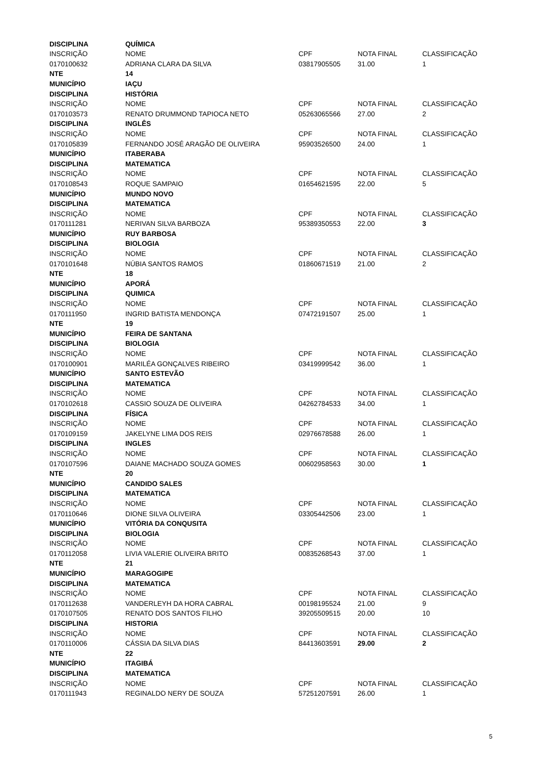| DISCIPLINA | QUÍMICA | | | |
| INSCRIÇÃO | NOME | CPF | NOTA FINAL | CLASSIFICAÇÃO |
| 0170100632 | ADRIANA CLARA DA SILVA | 03817905505 | 31.00 | 1 |
| NTE | 14 | | | |
| MUNICÍPIO | IAÇU | | | |
| DISCIPLINA | HISTÓRIA | | | |
| INSCRIÇÃO | NOME | CPF | NOTA FINAL | CLASSIFICAÇÃO |
| 0170103573 | RENATO DRUMMOND TAPIOCA NETO | 05263065566 | 27.00 | 2 |
| DISCIPLINA | INGLÊS | | | |
| INSCRIÇÃO | NOME | CPF | NOTA FINAL | CLASSIFICAÇÃO |
| 0170105839 | FERNANDO JOSÉ ARAGÃO DE OLIVEIRA | 95903526500 | 24.00 | 1 |
| MUNICÍPIO | ITABERABA | | | |
| DISCIPLINA | MATEMATICA | | | |
| INSCRIÇÃO | NOME | CPF | NOTA FINAL | CLASSIFICAÇÃO |
| 0170108543 | ROQUE SAMPAIO | 01654621595 | 22.00 | 5 |
| MUNICÍPIO | MUNDO NOVO | | | |
| DISCIPLINA | MATEMATICA | | | |
| INSCRIÇÃO | NOME | CPF | NOTA FINAL | CLASSIFICAÇÃO |
| 0170111281 | NERIVAN SILVA BARBOZA | 95389350553 | 22.00 | 3 |
| MUNICÍPIO | RUY BARBOSA | | | |
| DISCIPLINA | BIOLOGIA | | | |
| INSCRIÇÃO | NOME | CPF | NOTA FINAL | CLASSIFICAÇÃO |
| 0170101648 | NÚBIA SANTOS RAMOS | 01860671519 | 21.00 | 2 |
| NTE | 18 | | | |
| MUNICÍPIO | APORÁ | | | |
| DISCIPLINA | QUIMICA | | | |
| INSCRIÇÃO | NOME | CPF | NOTA FINAL | CLASSIFICAÇÃO |
| 0170111950 | INGRID BATISTA MENDONÇA | 07472191507 | 25.00 | 1 |
| NTE | 19 | | | |
| MUNICÍPIO | FEIRA DE SANTANA | | | |
| DISCIPLINA | BIOLOGIA | | | |
| INSCRIÇÃO | NOME | CPF | NOTA FINAL | CLASSIFICAÇÃO |
| 0170100901 | MARILÉA GONÇALVES RIBEIRO | 03419999542 | 36.00 | 1 |
| MUNICÍPIO | SANTO ESTEVÃO | | | |
| DISCIPLINA | MATEMATICA | | | |
| INSCRIÇÃO | NOME | CPF | NOTA FINAL | CLASSIFICAÇÃO |
| 0170102618 | CASSIO SOUZA DE OLIVEIRA | 04262784533 | 34.00 | 1 |
| DISCIPLINA | FÍSICA | | | |
| INSCRIÇÃO | NOME | CPF | NOTA FINAL | CLASSIFICAÇÃO |
| 0170109159 | JAKELYNE LIMA DOS REIS | 02976678588 | 26.00 | 1 |
| DISCIPLINA | INGLES | | | |
| INSCRIÇÃO | NOME | CPF | NOTA FINAL | CLASSIFICAÇÃO |
| 0170107596 | DAIANE MACHADO SOUZA GOMES | 00602958563 | 30.00 | 1 |
| NTE | 20 | | | |
| MUNICÍPIO | CANDIDO SALES | | | |
| DISCIPLINA | MATEMATICA | | | |
| INSCRIÇÃO | NOME | CPF | NOTA FINAL | CLASSIFICAÇÃO |
| 0170110646 | DIONE SILVA OLIVEIRA | 03305442506 | 23.00 | 1 |
| MUNICÍPIO | VITÓRIA DA CONQUSITA | | | |
| DISCIPLINA | BIOLOGIA | | | |
| INSCRIÇÃO | NOME | CPF | NOTA FINAL | CLASSIFICAÇÃO |
| 0170112058 | LIVIA VALERIE OLIVEIRA BRITO | 00835268543 | 37.00 | 1 |
| NTE | 21 | | | |
| MUNICÍPIO | MARAGOGIPE | | | |
| DISCIPLINA | MATEMATICA | | | |
| INSCRIÇÃO | NOME | CPF | NOTA FINAL | CLASSIFICAÇÃO |
| 0170112638 | VANDERLEYH DA HORA CABRAL | 00198195524 | 21.00 | 9 |
| 0170107505 | RENATO DOS SANTOS FILHO | 39205509515 | 20.00 | 10 |
| DISCIPLINA | HISTORIA | | | |
| INSCRIÇÃO | NOME | CPF | NOTA FINAL | CLASSIFICAÇÃO |
| 0170110006 | CÁSSIA DA SILVA DIAS | 84413603591 | 29.00 | 2 |
| NTE | 22 | | | |
| MUNICÍPIO | ITAGIBÁ | | | |
| DISCIPLINA | MATEMATICA | | | |
| INSCRIÇÃO | NOME | CPF | NOTA FINAL | CLASSIFICAÇÃO |
| 0170111943 | REGINALDO NERY DE SOUZA | 57251207591 | 26.00 | 1 |
5